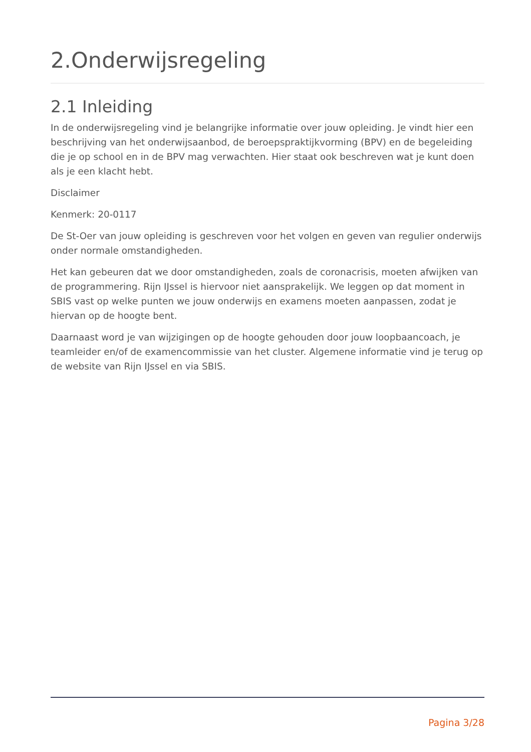2.Onderwijsregeling
2.1 Inleiding
In de onderwijsregeling vind je belangrijke informatie over jouw opleiding. Je vindt hier een beschrijving van het onderwijsaanbod, de beroepspraktijkvorming (BPV) en de begeleiding die je op school en in de BPV mag verwachten. Hier staat ook beschreven wat je kunt doen als je een klacht hebt.
Disclaimer
Kenmerk: 20-0117
De St-Oer van jouw opleiding is geschreven voor het volgen en geven van regulier onderwijs onder normale omstandigheden.
Het kan gebeuren dat we door omstandigheden, zoals de coronacrisis, moeten afwijken van de programmering. Rijn IJssel is hiervoor niet aansprakelijk. We leggen op dat moment in SBIS vast op welke punten we jouw onderwijs en examens moeten aanpassen, zodat je hiervan op de hoogte bent.
Daarnaast word je van wijzigingen op de hoogte gehouden door jouw loopbaancoach, je teamleider en/of de examencommissie van het cluster. Algemene informatie vind je terug op de website van Rijn IJssel en via SBIS.
Pagina 3/28